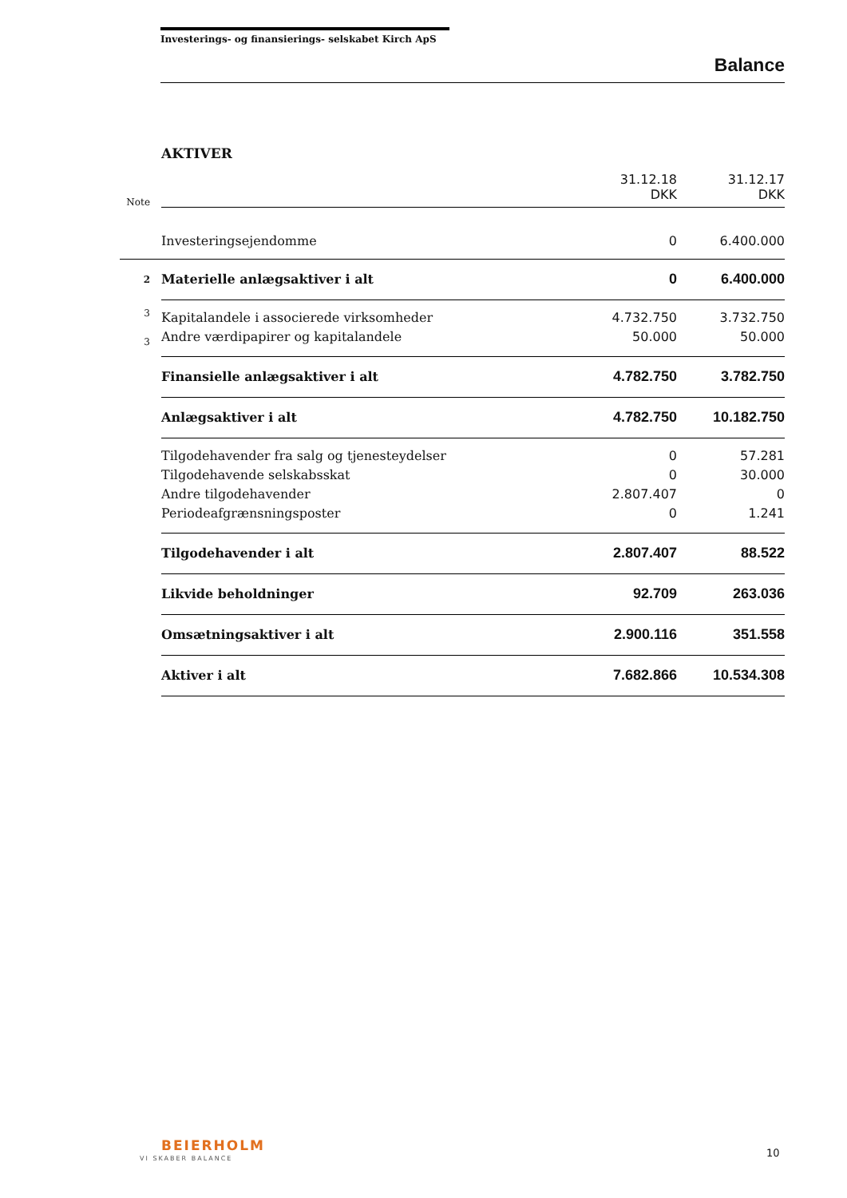Investerings- og finansierings- selskabet Kirch ApS
Balance
AKTIVER
| Note | | 31.12.18 DKK | 31.12.17 DKK |
| | Investeringsejendomme | 0 | 6.400.000 |
| 2 | Materielle anlægsaktiver i alt | 0 | 6.400.000 |
| 3 | Kapitalandele i associerede virksomheder | 4.732.750 | 3.732.750 |
| 3 | Andre værdipapirer og kapitalandele | 50.000 | 50.000 |
| | Finansielle anlægsaktiver i alt | 4.782.750 | 3.782.750 |
| | Anlægsaktiver i alt | 4.782.750 | 10.182.750 |
| | Tilgodehavender fra salg og tjenesteydelser | 0 | 57.281 |
| | Tilgodehavende selskabsskat | 0 | 30.000 |
| | Andre tilgodehavender | 2.807.407 | 0 |
| | Periodeafgrænsningsposter | 0 | 1.241 |
| | Tilgodehavender i alt | 2.807.407 | 88.522 |
| | Likvide beholdninger | 92.709 | 263.036 |
| | Omsætningsaktiver i alt | 2.900.116 | 351.558 |
| | Aktiver i alt | 7.682.866 | 10.534.308 |
BEIERHOLM
VI SKABER BALANCE 10